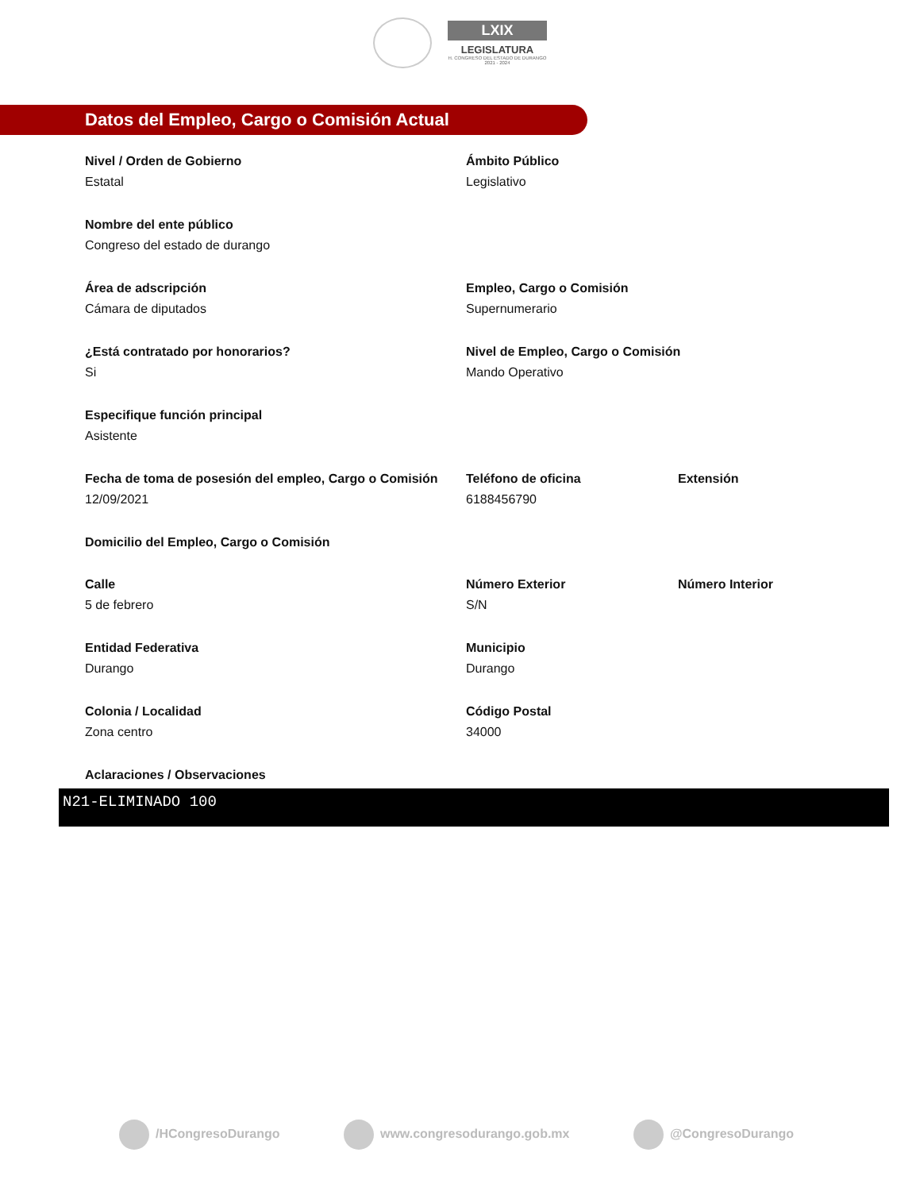LXIX
LEGISLATURA
H. CONGRESO DEL ESTADO DE DURANGO
2021 - 2024
Datos del Empleo, Cargo o Comisión Actual
Nivel / Orden de Gobierno
Estatal
Ámbito Público
Legislativo
Nombre del ente público
Congreso del estado de durango
Área de adscripción
Cámara de diputados
Empleo, Cargo o Comisión
Supernumerario
¿Está contratado por honorarios?
Si
Nivel de Empleo, Cargo o Comisión
Mando Operativo
Especifique función principal
Asistente
Fecha de toma de posesión del empleo, Cargo o Comisión
12/09/2021
Teléfono de oficina
6188456790
Extensión
Domicilio del Empleo, Cargo o Comisión
Calle
5 de febrero
Número Exterior
S/N
Número Interior
Entidad Federativa
Durango
Municipio
Durango
Colonia / Localidad
Zona centro
Código Postal
34000
Aclaraciones / Observaciones
N21-ELIMINADO 100
/HCongresoDurango www.congresodurango.gob.mx @CongresoDurango